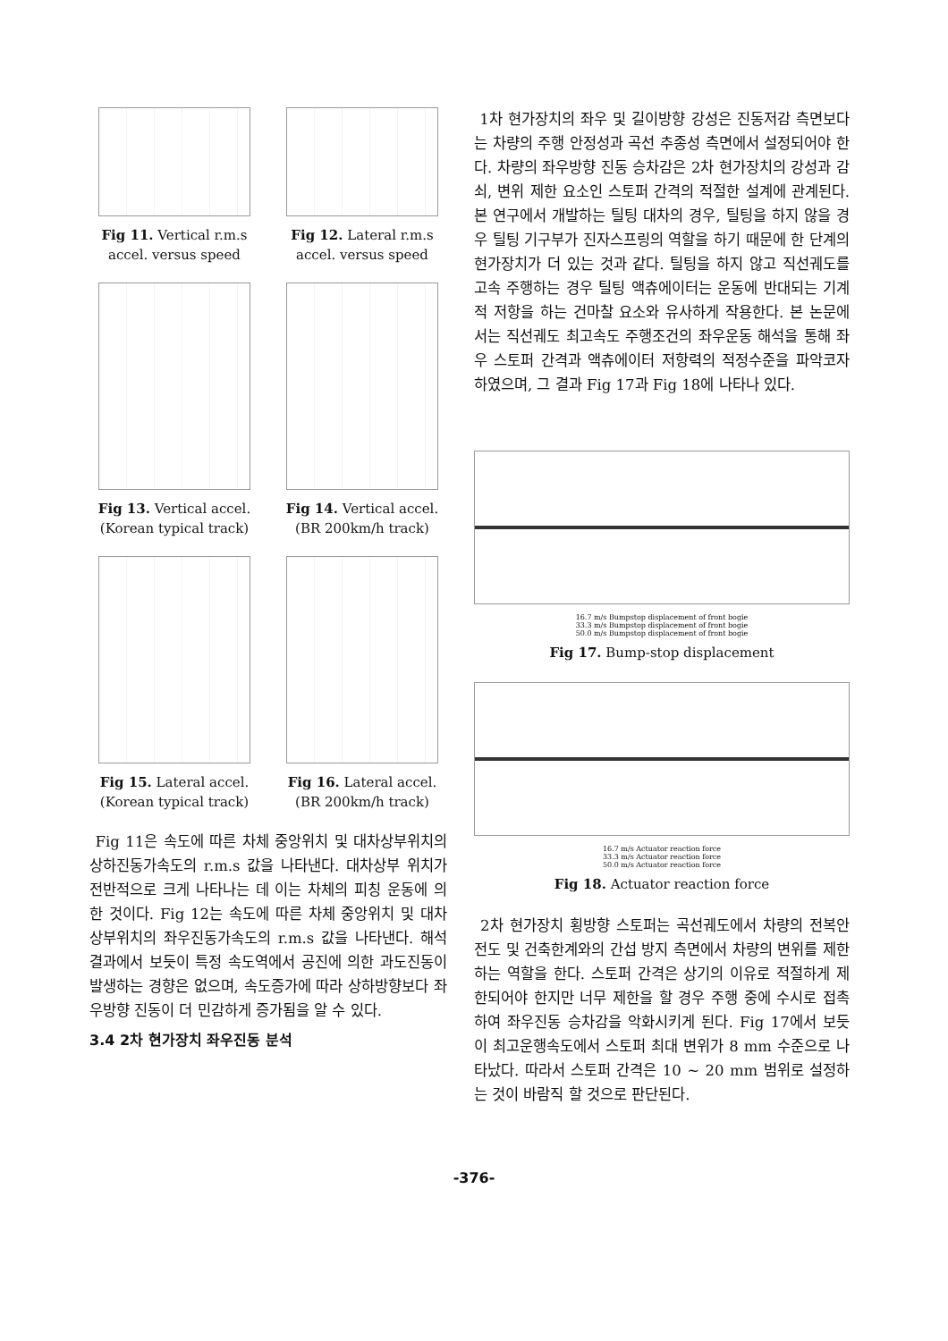Fig 11. Vertical r.m.s accel. versus speed
Fig 12. Lateral r.m.s accel. versus speed
Fig 13. Vertical accel. (Korean typical track)
Fig 14. Vertical accel. (BR 200km/h track)
Fig 15. Lateral accel. (Korean typical track)
Fig 16. Lateral accel. (BR 200km/h track)
Fig 11은 속도에 따른 차체 중앙위치 및 대차상부위치의 상하진동가속도의 r.m.s 값을 나타낸다. 대차상부 위치가 전반적으로 크게 나타나는 데 이는 차체의 피칭 운동에 의한 것이다. Fig 12는 속도에 따른 차체 중앙위치 및 대차상부위치의 좌우진동가속도의 r.m.s 값을 나타낸다. 해석 결과에서 보듯이 특정 속도역에서 공진에 의한 과도진동이 발생하는 경향은 없으며, 속도증가에 따라 상하방향보다 좌우방향 진동이 더 민감하게 증가됨을 알 수 있다.
3.4 2차 현가장치 좌우진동 분석
1차 현가장치의 좌우 및 길이방향 강성은 진동저감 측면보다는 차량의 주행 안정성과 곡선 추종성 측면에서 설정되어야 한다. 차량의 좌우방향 진동 승차감은 2차 현가장치의 강성과 감쇠, 변위 제한 요소인 스토퍼 간격의 적절한 설계에 관계된다. 본 연구에서 개발하는 틸팅 대차의 경우, 틸팅을 하지 않을 경우 틸팅 기구부가 진자스프링의 역할을 하기 때문에 한 단계의 현가장치가 더 있는 것과 같다. 틸팅을 하지 않고 직선궤도를 고속 주행하는 경우 틸팅 액츄에이터는 운동에 반대되는 기계적 저항을 하는 건마찰 요소와 유사하게 작용한다. 본 논문에서는 직선궤도 최고속도 주행조건의 좌우운동 해석을 통해 좌우 스토퍼 간격과 액츄에이터 저항력의 적정수준을 파악코자 하였으며, 그 결과 Fig 17과 Fig 18에 나타나 있다.
16.7 m/s Bumpstop displacement of front bogie
33.3 m/s Bumpstop displacement of front bogie
50.0 m/s Bumpstop displacement of front bogie
Fig 17. Bump-stop displacement
16.7 m/s Actuator reaction force
33.3 m/s Actuator reaction force
50.0 m/s Actuator reaction force
Fig 18. Actuator reaction force
2차 현가장치 횡방향 스토퍼는 곡선궤도에서 차량의 전복안전도 및 건축한계와의 간섭 방지 측면에서 차량의 변위를 제한하는 역할을 한다. 스토퍼 간격은 상기의 이유로 적절하게 제한되어야 한지만 너무 제한을 할 경우 주행 중에 수시로 접촉하여 좌우진동 승차감을 악화시키게 된다. Fig 17에서 보듯이 최고운행속도에서 스토퍼 최대 변위가 8 mm 수준으로 나타났다. 따라서 스토퍼 간격은 10 ~ 20 mm 범위로 설정하는 것이 바람직 할 것으로 판단된다.
-376-